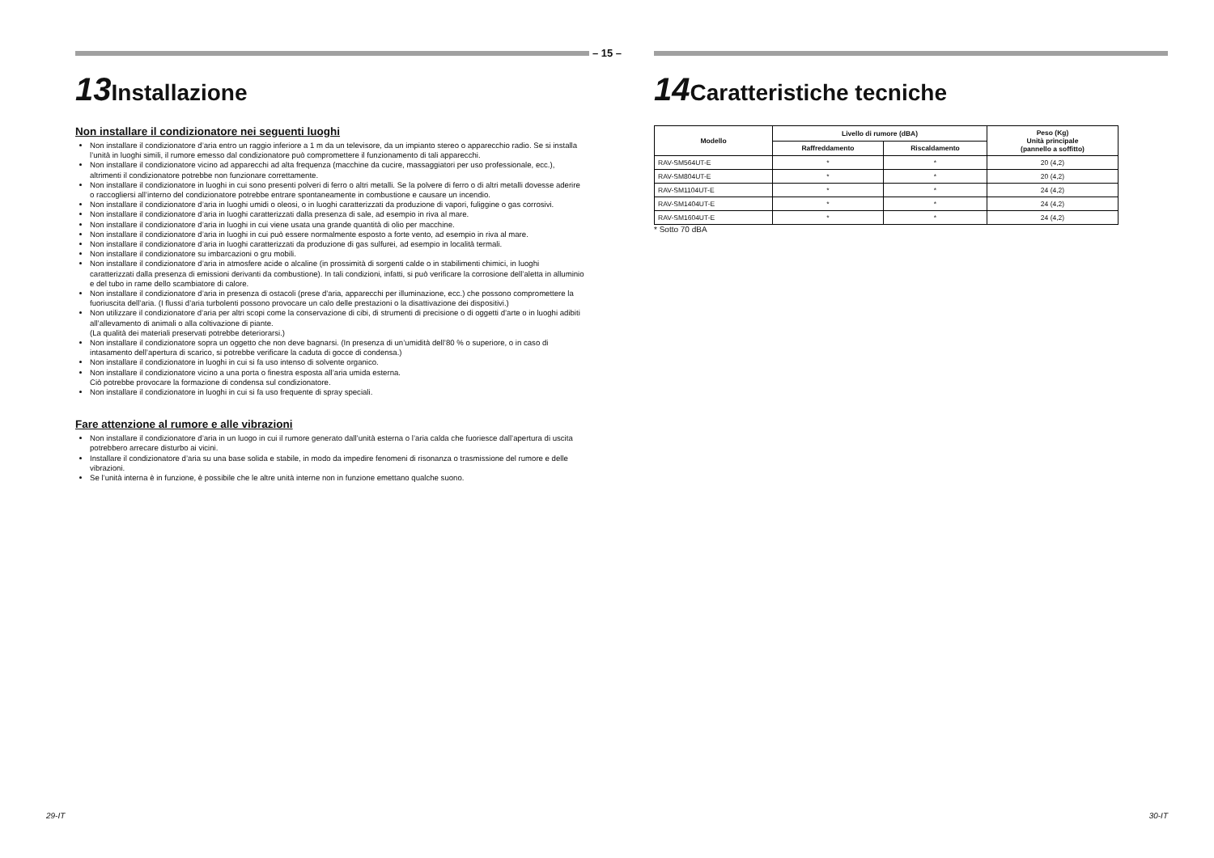– 15 –
13 Installazione
Non installare il condizionatore nei seguenti luoghi
Non installare il condizionatore d’aria entro un raggio inferiore a 1 m da un televisore, da un impianto stereo o apparecchio radio. Se si installa l’unità in luoghi simili, il rumore emesso dal condizionatore può compromettere il funzionamento di tali apparecchi.
Non installare il condizionatore vicino ad apparecchi ad alta frequenza (macchine da cucire, massaggiatori per uso professionale, ecc.), altrimenti il condizionatore potrebbe non funzionare correttamente.
Non installare il condizionatore in luoghi in cui sono presenti polveri di ferro o altri metalli. Se la polvere di ferro o di altri metalli dovesse aderire o raccogliersi all’interno del condizionatore potrebbe entrare spontaneamente in combustione e causare un incendio.
Non installare il condizionatore d’aria in luoghi umidi o oleosi, o in luoghi caratterizzati da produzione di vapori, fuliggine o gas corrosivi.
Non installare il condizionatore d’aria in luoghi caratterizzati dalla presenza di sale, ad esempio in riva al mare.
Non installare il condizionatore d’aria in luoghi in cui viene usata una grande quantità di olio per macchine.
Non installare il condizionatore d’aria in luoghi in cui può essere normalmente esposto a forte vento, ad esempio in riva al mare.
Non installare il condizionatore d’aria in luoghi caratterizzati da produzione di gas sulfurei, ad esempio in località termali.
Non installare il condizionatore su imbarcazioni o gru mobili.
Non installare il condizionatore d’aria in atmosfere acide o alcaline (in prossimità di sorgenti calde o in stabilimenti chimici, in luoghi caratterizzati dalla presenza di emissioni derivanti da combustione). In tali condizioni, infatti, si può verificare la corrosione dell’aletta in alluminio e del tubo in rame dello scambiatore di calore.
Non installare il condizionatore d’aria in presenza di ostacoli (prese d’aria, apparecchi per illuminazione, ecc.) che possono compromettere la fuoriuscita dell’aria. (I flussi d’aria turbolenti possono provocare un calo delle prestazioni o la disattivazione dei dispositivi.)
Non utilizzare il condizionatore d’aria per altri scopi come la conservazione di cibi, di strumenti di precisione o di oggetti d’arte o in luoghi adibiti all’allevamento di animali o alla coltivazione di piante.
(La qualità dei materiali preservati potrebbe deteriorarsi.)
Non installare il condizionatore sopra un oggetto che non deve bagnarsi. (In presenza di un’umidità dell’80 % o superiore, o in caso di intasamento dell’apertura di scarico, si potrebbe verificare la caduta di gocce di condensa.)
Non installare il condizionatore in luoghi in cui si fa uso intenso di solvente organico.
Non installare il condizionatore vicino a una porta o finestra esposta all’aria umida esterna.
Ciò potrebbe provocare la formazione di condensa sul condizionatore.
Non installare il condizionatore in luoghi in cui si fa uso frequente di spray speciali.
Fare attenzione al rumore e alle vibrazioni
Non installare il condizionatore d’aria in un luogo in cui il rumore generato dall’unità esterna o l’aria calda che fuoriesce dall’apertura di uscita potrebbero arrecare disturbo ai vicini.
Installare il condizionatore d’aria su una base solida e stabile, in modo da impedire fenomeni di risonanza o trasmissione del rumore e delle vibrazioni.
Se l’unità interna è in funzione, è possibile che le altre unità interne non in funzione emettano qualche suono.
14 Caratteristiche tecniche
| Modello | Livello di rumore (dBA) | | Peso (Kg) Unità principale (pannello a soffitto) |
| --- | --- | --- | --- |
| | Raffreddamento | Riscaldamento | |
| RAV-SM564UT-E | * | * | 20 (4,2) |
| RAV-SM804UT-E | * | * | 20 (4,2) |
| RAV-SM1104UT-E | * | * | 24 (4,2) |
| RAV-SM1404UT-E | * | * | 24 (4,2) |
| RAV-SM1604UT-E | * | * | 24 (4,2) |
* Sotto 70 dBA
29-IT 30-IT